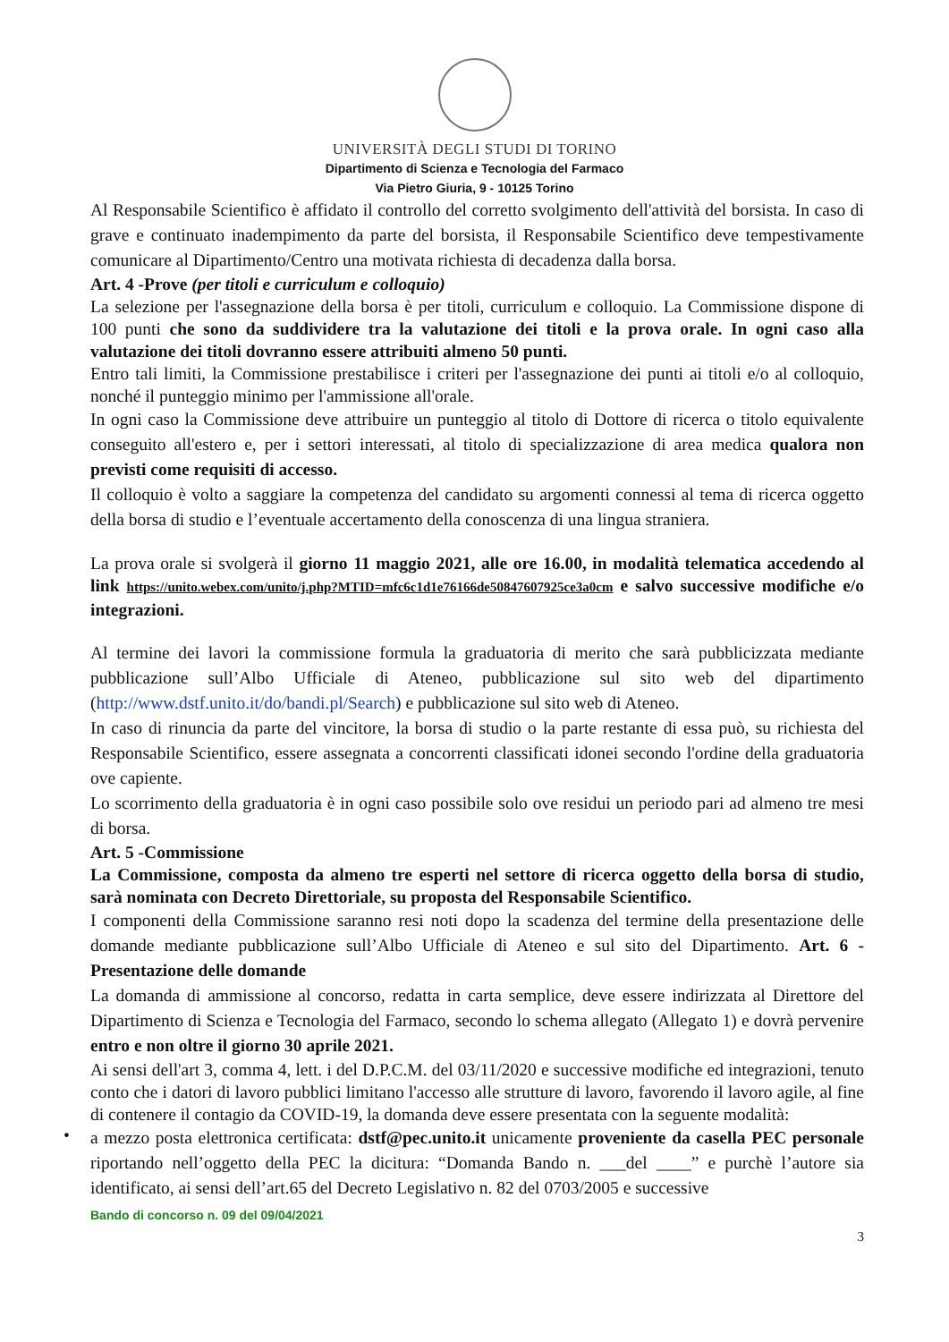UNIVERSITÀ DEGLI STUDI DI TORINO
Dipartimento di Scienza e Tecnologia del Farmaco
Via Pietro Giuria, 9 - 10125 Torino
Al Responsabile Scientifico è affidato il controllo del corretto svolgimento dell'attività del borsista. In caso di grave e continuato inadempimento da parte del borsista, il Responsabile Scientifico deve tempestivamente comunicare al Dipartimento/Centro una motivata richiesta di decadenza dalla borsa.
Art. 4 -Prove (per titoli e curriculum e colloquio)
La selezione per l'assegnazione della borsa è per titoli, curriculum e colloquio. La Commissione dispone di 100 punti che sono da suddividere tra la valutazione dei titoli e la prova orale. In ogni caso alla valutazione dei titoli dovranno essere attribuiti almeno 50 punti.
Entro tali limiti, la Commissione prestabilisce i criteri per l'assegnazione dei punti ai titoli e/o al colloquio, nonché il punteggio minimo per l'ammissione all'orale.
In ogni caso la Commissione deve attribuire un punteggio al titolo di Dottore di ricerca o titolo equivalente conseguito all'estero e, per i settori interessati, al titolo di specializzazione di area medica qualora non previsti come requisiti di accesso.
Il colloquio è volto a saggiare la competenza del candidato su argomenti connessi al tema di ricerca oggetto della borsa di studio e l’eventuale accertamento della conoscenza di una lingua straniera.
La prova orale si svolgerà il giorno 11 maggio 2021, alle ore 16.00, in modalità telematica accedendo al link https://unito.webex.com/unito/j.php?MTID=mfc6c1d1e76166de50847607925ce3a0cm e salvo successive modifiche e/o integrazioni.
Al termine dei lavori la commissione formula la graduatoria di merito che sarà pubblicizzata mediante pubblicazione sull’Albo Ufficiale di Ateneo, pubblicazione sul sito web del dipartimento (http://www.dstf.unito.it/do/bandi.pl/Search) e pubblicazione sul sito web di Ateneo.
In caso di rinuncia da parte del vincitore, la borsa di studio o la parte restante di essa può, su richiesta del Responsabile Scientifico, essere assegnata a concorrenti classificati idonei secondo l'ordine della graduatoria ove capiente.
Lo scorrimento della graduatoria è in ogni caso possibile solo ove residui un periodo pari ad almeno tre mesi di borsa.
Art. 5 -Commissione
La Commissione, composta da almeno tre esperti nel settore di ricerca oggetto della borsa di studio, sarà nominata con Decreto Direttoriale, su proposta del Responsabile Scientifico.
I componenti della Commissione saranno resi noti dopo la scadenza del termine della presentazione delle domande mediante pubblicazione sull’Albo Ufficiale di Ateneo e sul sito del Dipartimento. Art. 6 -Presentazione delle domande
La domanda di ammissione al concorso, redatta in carta semplice, deve essere indirizzata al Direttore del Dipartimento di Scienza e Tecnologia del Farmaco, secondo lo schema allegato (Allegato 1) e dovrà pervenire entro e non oltre il giorno 30 aprile 2021.
Ai sensi dell'art 3, comma 4, lett. i del D.P.C.M. del 03/11/2020 e successive modifiche ed integrazioni, tenuto conto che i datori di lavoro pubblici limitano l'accesso alle strutture di lavoro, favorendo il lavoro agile, al fine di contenere il contagio da COVID-19, la domanda deve essere presentata con la seguente modalità:
•
a mezzo posta elettronica certificata: dstf@pec.unito.it unicamente proveniente da casella PEC personale riportando nell’oggetto della PEC la dicitura: “Domanda Bando n. ___del ____” e purchè l’autore sia identificato, ai sensi dell’art.65 del Decreto Legislativo n. 82 del 0703/2005 e successive
Bando di concorso n. 09 del 09/04/2021
3